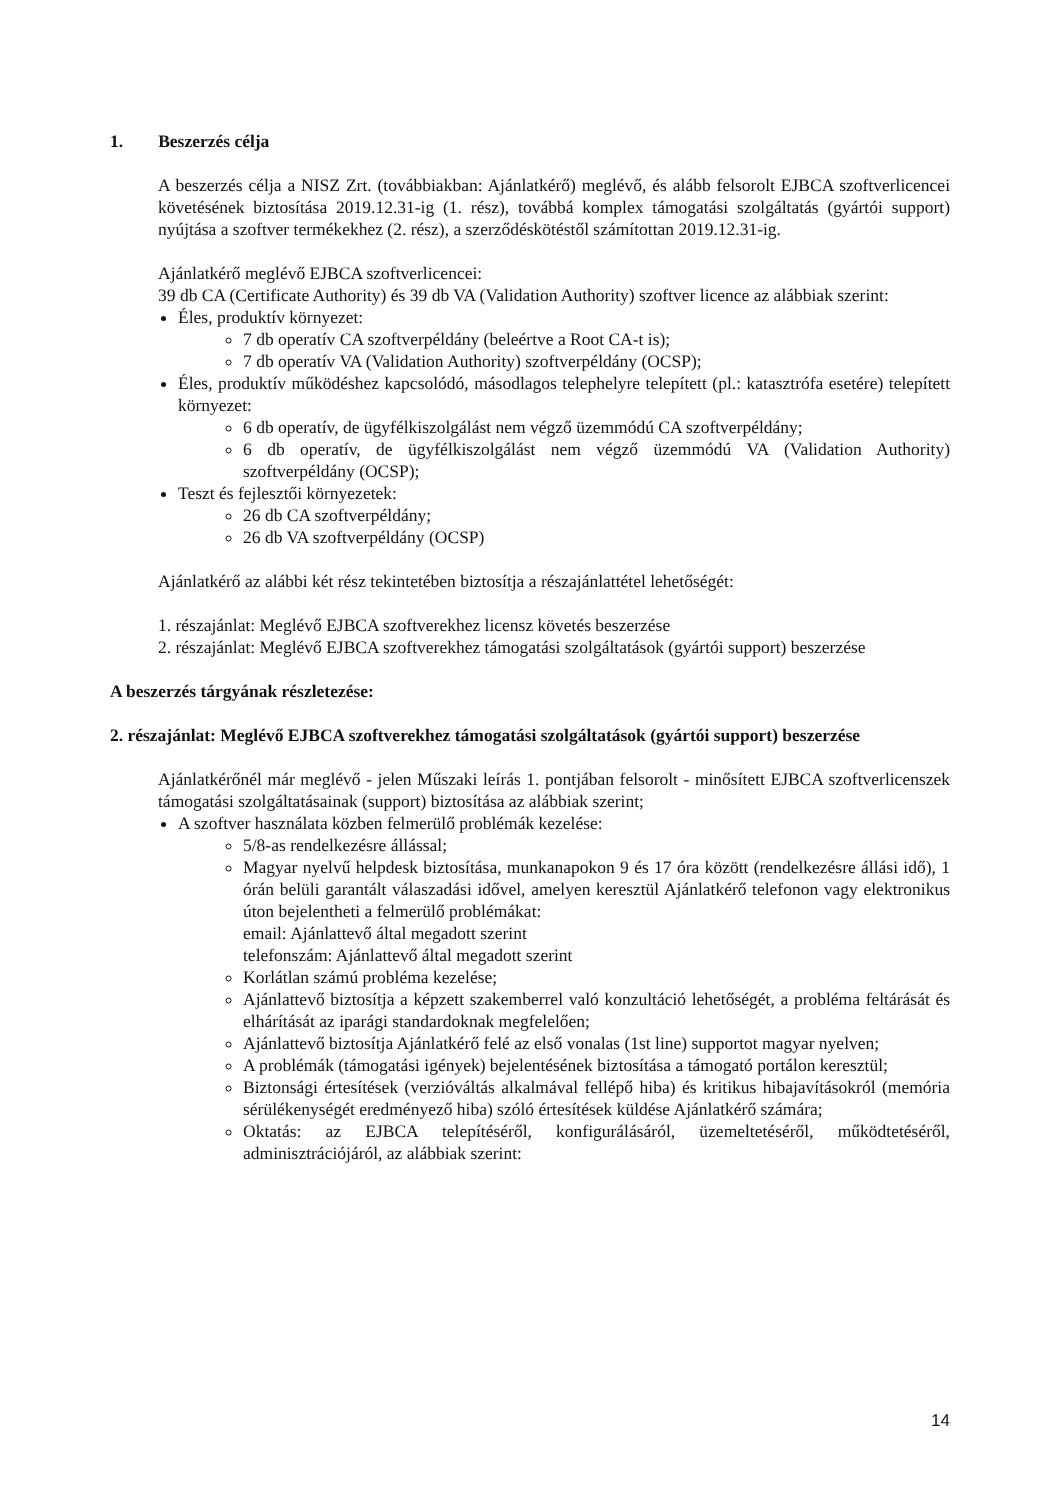1. Beszerzés célja
A beszerzés célja a NISZ Zrt. (továbbiakban: Ajánlatkérő) meglévő, és alább felsorolt EJBCA szoftverlicencei követésének biztosítása 2019.12.31-ig (1. rész), továbbá komplex támogatási szolgáltatás (gyártói support) nyújtása a szoftver termékekhez (2. rész), a szerződéskötéstől számítottan 2019.12.31-ig.
Ajánlatkérő meglévő EJBCA szoftverlicencei:
39 db CA (Certificate Authority) és 39 db VA (Validation Authority) szoftver licence az alábbiak szerint:
Éles, produktív környezet:
7 db operatív CA szoftverpéldány (beleértve a Root CA-t is);
7 db operatív VA (Validation Authority) szoftverpéldány (OCSP);
Éles, produktív működéshez kapcsolódó, másodlagos telephelyre telepített (pl.: katasztrófa esetére) telepített környezet:
6 db operatív, de ügyfélkiszolgálást nem végző üzemmódú CA szoftverpéldány;
6 db operatív, de ügyfélkiszolgálást nem végző üzemmódú VA (Validation Authority) szoftverpéldány (OCSP);
Teszt és fejlesztői környezetek:
26 db CA szoftverpéldány;
26 db VA szoftverpéldány (OCSP)
Ajánlatkérő az alábbi két rész tekintetében biztosítja a részajánlattétel lehetőségét:
1. részajánlat: Meglévő EJBCA szoftverekhez licensz követés beszerzése
2. részajánlat: Meglévő EJBCA szoftverekhez támogatási szolgáltatások (gyártói support) beszerzése
A beszerzés tárgyának részletezése:
2. részajánlat: Meglévő EJBCA szoftverekhez támogatási szolgáltatások (gyártói support) beszerzése
Ajánlatkérőnél már meglévő - jelen Műszaki leírás 1. pontjában felsorolt - minősített EJBCA szoftverlicenszek támogatási szolgáltatásainak (support) biztosítása az alábbiak szerint;
A szoftver használata közben felmerülő problémák kezelése:
5/8-as rendelkezésre állással;
Magyar nyelvű helpdesk biztosítása, munkanapokon 9 és 17 óra között (rendelkezésre állási idő), 1 órán belüli garantált válaszadási idővel, amelyen keresztül Ajánlatkérő telefonon vagy elektronikus úton bejelentheti a felmerülő problémákat:
email: Ajánlattevő által megadott szerint
telefonszám: Ajánlattevő által megadott szerint
Korlátlan számú probléma kezelése;
Ajánlattevő biztosítja a képzett szakemberrel való konzultáció lehetőségét, a probléma feltárását és elhárítását az iparági standardoknak megfelelően;
Ajánlattevő biztosítja Ajánlatkérő felé az első vonalas (1st line) supportot magyar nyelven;
A problémák (támogatási igények) bejelentésének biztosítása a támogató portálon keresztül;
Biztonsági értesítések (verzióváltás alkalmával fellépő hiba) és kritikus hibajavításokról (memória sérülékenységét eredményező hiba) szóló értesítések küldése Ajánlatkérő számára;
Oktatás: az EJBCA telepítéséről, konfigurálásáról, üzemeltetéséről, működtetéséről, adminisztrációjáról, az alábbiak szerint:
14